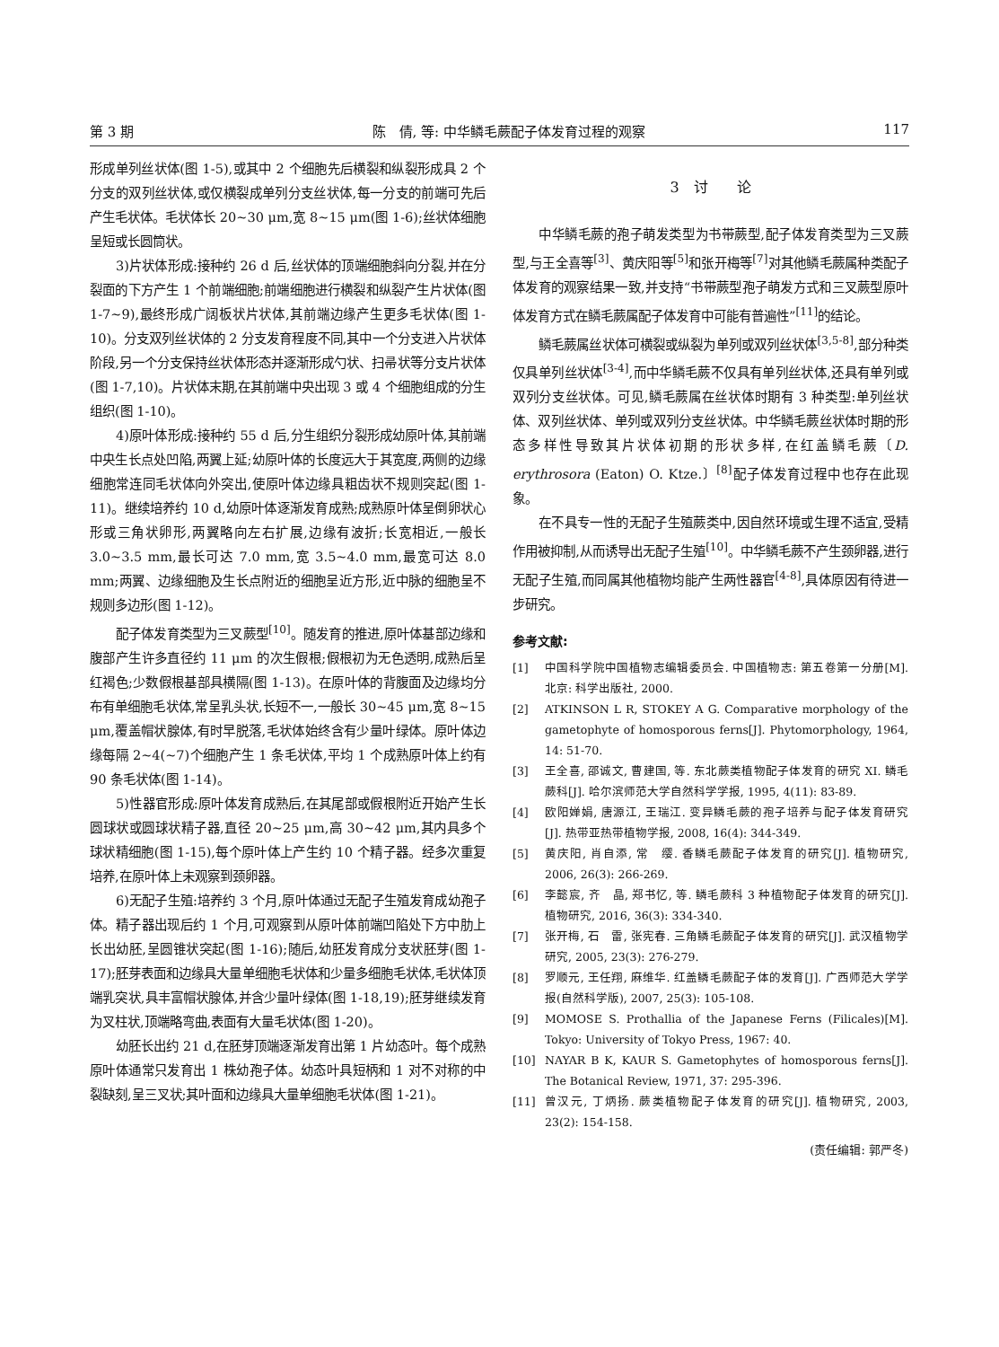第 3 期 陈　倩, 等: 中华鳞毛蕨配子体发育过程的观察 117
形成单列丝状体(图 1-5),或其中 2 个细胞先后横裂和纵裂形成具 2 个分支的双列丝状体,或仅横裂成单列分支丝状体,每一分支的前端可先后产生毛状体。毛状体长 20~30 μm,宽 8~15 μm(图 1-6);丝状体细胞呈短或长圆筒状。
3)片状体形成:接种约 26 d 后,丝状体的顶端细胞斜向分裂,并在分裂面的下方产生 1 个前端细胞;前端细胞进行横裂和纵裂产生片状体(图 1-7~9),最终形成广阔板状片状体,其前端边缘产生更多毛状体(图 1-10)。分支双列丝状体的 2 分支发育程度不同,其中一个分支进入片状体阶段,另一个分支保持丝状体形态并逐渐形成勺状、扫帚状等分支片状体(图 1-7,10)。片状体末期,在其前端中央出现 3 或 4 个细胞组成的分生组织(图 1-10)。
4)原叶体形成:接种约 55 d 后,分生组织分裂形成幼原叶体,其前端中央生长点处凹陷,两翼上延;幼原叶体的长度远大于其宽度,两侧的边缘细胞常连同毛状体向外突出,使原叶体边缘具粗齿状不规则突起(图 1-11)。继续培养约 10 d,幼原叶体逐渐发育成熟;成熟原叶体呈倒卵状心形或三角状卵形,两翼略向左右扩展,边缘有波折;长宽相近,一般长 3.0~3.5 mm,最长可达 7.0 mm,宽 3.5~4.0 mm,最宽可达 8.0 mm;两翼、边缘细胞及生长点附近的细胞呈近方形,近中脉的细胞呈不规则多边形(图 1-12)。
配子体发育类型为三叉蕨型<sup>[10]</sup>。随发育的推进,原叶体基部边缘和腹部产生许多直径约 11 μm 的次生假根;假根初为无色透明,成熟后呈红褐色;少数假根基部具横隔(图 1-13)。在原叶体的背腹面及边缘均分布有单细胞毛状体,常呈乳头状,长短不一,一般长 30~45 μm,宽 8~15 μm,覆盖帽状腺体,有时早脱落,毛状体始终含有少量叶绿体。原叶体边缘每隔 2~4(~7)个细胞产生 1 条毛状体,平均 1 个成熟原叶体上约有 90 条毛状体(图 1-14)。
5)性器官形成:原叶体发育成熟后,在其尾部或假根附近开始产生长圆球状或圆球状精子器,直径 20~25 μm,高 30~42 μm,其内具多个球状精细胞(图 1-15),每个原叶体上产生约 10 个精子器。经多次重复培养,在原叶体上未观察到颈卵器。
6)无配子生殖:培养约 3 个月,原叶体通过无配子生殖发育成幼孢子体。精子器出现后约 1 个月,可观察到从原叶体前端凹陷处下方中肋上长出幼胚,呈圆锥状突起(图 1-16);随后,幼胚发育成分支状胚芽(图 1-17);胚芽表面和边缘具大量单细胞毛状体和少量多细胞毛状体,毛状体顶端乳突状,具丰富帽状腺体,并含少量叶绿体(图 1-18,19);胚芽继续发育为叉柱状,顶端略弯曲,表面有大量毛状体(图 1-20)。
幼胚长出约 21 d,在胚芽顶端逐渐发育出第 1 片幼态叶。每个成熟原叶体通常只发育出 1 株幼孢子体。幼态叶具短柄和 1 对不对称的中裂缺刻,呈三叉状;其叶面和边缘具大量单细胞毛状体(图 1-21)。
3　讨　　论
中华鳞毛蕨的孢子萌发类型为书带蕨型,配子体发育类型为三叉蕨型,与王全喜等<sup>[3]</sup>、黄庆阳等<sup>[5]</sup>和张开梅等<sup>[7]</sup>对其他鳞毛蕨属种类配子体发育的观察结果一致,并支持“书带蕨型孢子萌发方式和三叉蕨型原叶体发育方式在鳞毛蕨属配子体发育中可能有普遍性”<sup>[11]</sup>的结论。
鳞毛蕨属丝状体可横裂或纵裂为单列或双列丝状体<sup>[3,5-8]</sup>,部分种类仅具单列丝状体<sup>[3-4]</sup>,而中华鳞毛蕨不仅具有单列丝状体,还具有单列或双列分支丝状体。可见,鳞毛蕨属在丝状体时期有 3 种类型:单列丝状体、双列丝状体、单列或双列分支丝状体。中华鳞毛蕨丝状体时期的形态多样性导致其片状体初期的形状多样,在红盖鳞毛蕨〔D. erythrosora (Eaton) O. Ktze.〕<sup>[8]</sup>配子体发育过程中也存在此现象。
在不具专一性的无配子生殖蕨类中,因自然环境或生理不适宜,受精作用被抑制,从而诱导出无配子生殖<sup>[10]</sup>。中华鳞毛蕨不产生颈卵器,进行无配子生殖,而同属其他植物均能产生两性器官<sup>[4-8]</sup>,具体原因有待进一步研究。
参考文献:
[1] 中国科学院中国植物志编辑委员会. 中国植物志: 第五卷第一分册[M]. 北京: 科学出版社, 2000.
[2] ATKINSON L R, STOKEY A G. Comparative morphology of the gametophyte of homosporous ferns[J]. Phytomorphology, 1964, 14: 51-70.
[3] 王全喜, 邵诚文, 曹建国, 等. 东北蕨类植物配子体发育的研究 XI. 鳞毛蕨科[J]. 哈尔滨师范大学自然科学学报, 1995, 4(11): 83-89.
[4] 欧阳婵娟, 唐源江, 王瑞江. 变异鳞毛蕨的孢子培养与配子体发育研究[J]. 热带亚热带植物学报, 2008, 16(4): 344-349.
[5] 黄庆阳, 肖自添, 常　缨. 香鳞毛蕨配子体发育的研究[J]. 植物研究, 2006, 26(3): 266-269.
[6] 李懿宸, 齐　晶, 郑书忆, 等. 鳞毛蕨科 3 种植物配子体发育的研究[J]. 植物研究, 2016, 36(3): 334-340.
[7] 张开梅, 石　雷, 张宪春. 三角鳞毛蕨配子体发育的研究[J]. 武汉植物学研究, 2005, 23(3): 276-279.
[8] 罗顺元, 王任翔, 麻维华. 红盖鳞毛蕨配子体的发育[J]. 广西师范大学学报(自然科学版), 2007, 25(3): 105-108.
[9] MOMOSE S. Prothallia of the Japanese Ferns (Filicales)[M]. Tokyo: University of Tokyo Press, 1967: 40.
[10] NAYAR B K, KAUR S. Gametophytes of homosporous ferns[J]. The Botanical Review, 1971, 37: 295-396.
[11] 曾汉元, 丁炳扬. 蕨类植物配子体发育的研究[J]. 植物研究, 2003, 23(2): 154-158.
(责任编辑: 郭严冬)